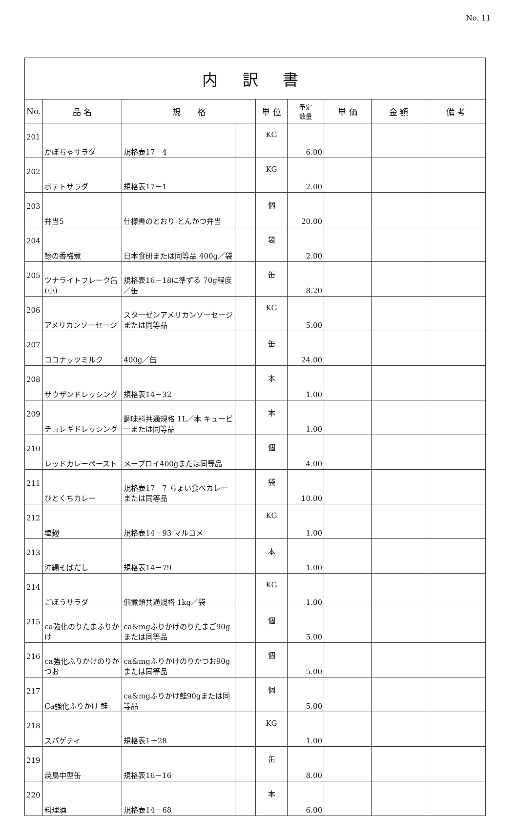No. 11
| 内 訳 書 | | | | | | | | |
| No. | 品 名 | 規 格 | | 単 位 | 予定 数量 | 単 価 | 金 額 | 備 考 |
| 201 | かぼちゃサラダ | 規格表17－4 | | KG | 6.00 | | | |
| 202 | ポテトサラダ | 規格表17－1 | | KG | 2.00 | | | |
| 203 | 弁当5 | 仕様書のとおり とんかつ弁当 | | 個 | 20.00 | | | |
| 204 | 鰯の香梅煮 | 日本食研または同等品 400g／袋 | | 袋 | 2.00 | | | |
| 205 | ツナライトフレーク缶(小) | 規格表16－18に準ずる 70g程度／缶 | | 缶 | 8.20 | | | |
| 206 | アメリカンソーセージ | スターゼンアメリカンソーセージまたは同等品 | | KG | 5.00 | | | |
| 207 | ココナッツミルク | 400g／缶 | | 缶 | 24.00 | | | |
| 208 | サウザンドレッシング | 規格表14－32 | | 本 | 1.00 | | | |
| 209 | チョレギドレッシング | 調味料共通規格 1L／本 キューピーまたは同等品 | | 本 | 1.00 | | | |
| 210 | レッドカレーペースト | メープロイ400gまたは同等品 | | 個 | 4.00 | | | |
| 211 | ひとくちカレー | 規格表17－7 ちょい食べカレーまたは同等品 | | 袋 | 10.00 | | | |
| 212 | 塩麹 | 規格表14－93 マルコメ | | KG | 1.00 | | | |
| 213 | 沖縄そばだし | 規格表14－79 | | 本 | 1.00 | | | |
| 214 | ごぼうサラダ | 佃煮類共通規格 1kg／袋 | | KG | 1.00 | | | |
| 215 | ca強化のりたまふりかけ | ca&mgふりかけのりたまご90gまたは同等品 | | 個 | 5.00 | | | |
| 216 | ca強化ふりかけのりかつお | ca&mgふりかけのりかつお90gまたは同等品 | | 個 | 5.00 | | | |
| 217 | Ca強化ふりかけ 鮭 | ca&mgふりかけ鮭90gまたは同等品 | | 個 | 5.00 | | | |
| 218 | スパゲティ | 規格表1－28 | | KG | 1.00 | | | |
| 219 | 焼鳥中型缶 | 規格表16－16 | | 缶 | 8.00 | | | |
| 220 | 料理酒 | 規格表14－68 | | 本 | 6.00 | | | |